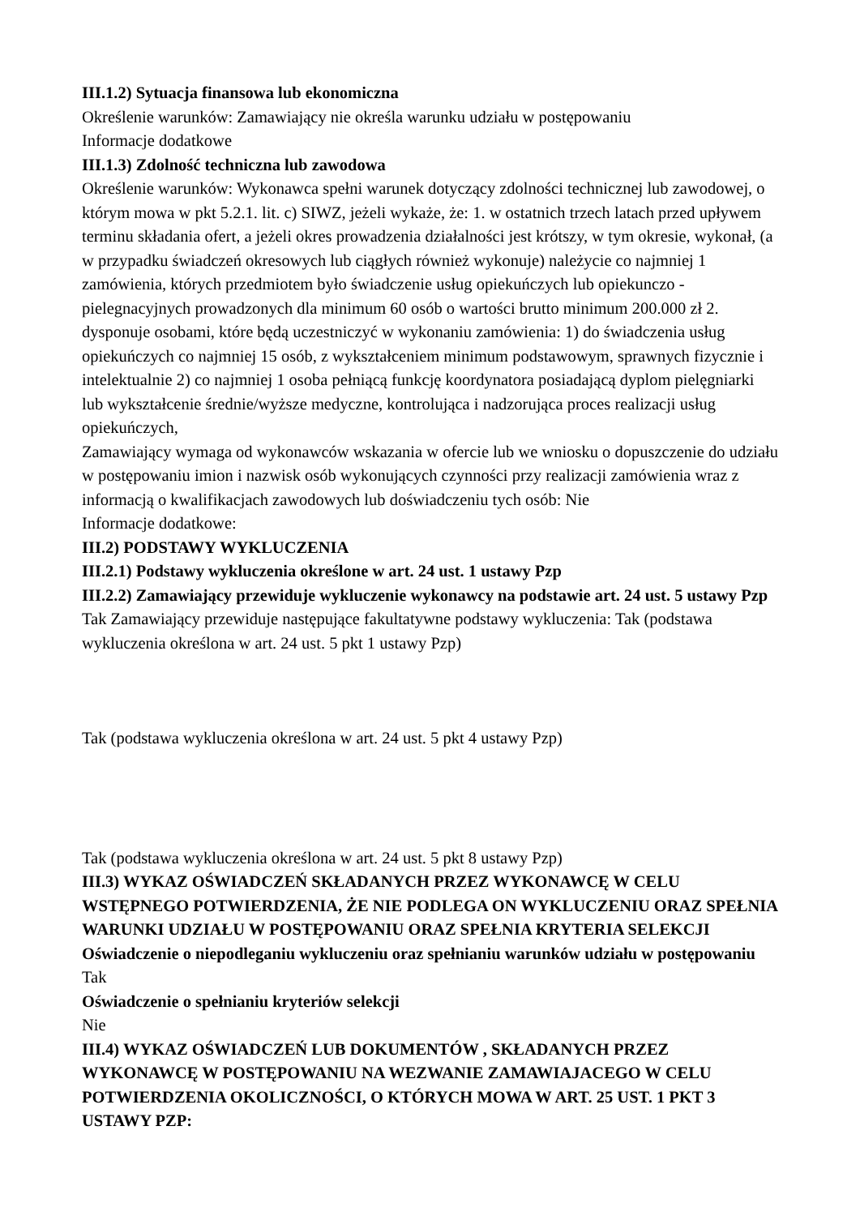III.1.2) Sytuacja finansowa lub ekonomiczna
Określenie warunków: Zamawiający nie określa warunku udziału w postępowaniu
Informacje dodatkowe
III.1.3) Zdolność techniczna lub zawodowa
Określenie warunków: Wykonawca spełni warunek dotyczący zdolności technicznej lub zawodowej, o którym mowa w pkt 5.2.1. lit. c) SIWZ, jeżeli wykaże, że: 1. w ostatnich trzech latach przed upływem terminu składania ofert, a jeżeli okres prowadzenia działalności jest krótszy, w tym okresie, wykonał, (a w przypadku świadczeń okresowych lub ciągłych również wykonuje) należycie co najmniej 1 zamówienia, których przedmiotem było świadczenie usług opiekuńczych lub opiekunczo - pielegnacyjnych prowadzonych dla minimum 60 osób o wartości brutto minimum 200.000 zł 2. dysponuje osobami, które będą uczestniczyć w wykonaniu zamówienia: 1) do świadczenia usług opiekuńczych co najmniej 15 osób, z wykształceniem minimum podstawowym, sprawnych fizycznie i intelektualnie 2) co najmniej 1 osoba pełniącą funkcję koordynatora posiadającą dyplom pielęgniarki lub wykształcenie średnie/wyższe medyczne, kontrolująca i nadzorująca proces realizacji usług opiekuńczych,
Zamawiający wymaga od wykonawców wskazania w ofercie lub we wniosku o dopuszczenie do udziału w postępowaniu imion i nazwisk osób wykonujących czynności przy realizacji zamówienia wraz z informacją o kwalifikacjach zawodowych lub doświadczeniu tych osób: Nie
Informacje dodatkowe:
III.2) PODSTAWY WYKLUCZENIA
III.2.1) Podstawy wykluczenia określone w art. 24 ust. 1 ustawy Pzp
III.2.2) Zamawiający przewiduje wykluczenie wykonawcy na podstawie art. 24 ust. 5 ustawy Pzp Tak Zamawiający przewiduje następujące fakultatywne podstawy wykluczenia: Tak (podstawa wykluczenia określona w art. 24 ust. 5 pkt 1 ustawy Pzp)
Tak (podstawa wykluczenia określona w art. 24 ust. 5 pkt 4 ustawy Pzp)
Tak (podstawa wykluczenia określona w art. 24 ust. 5 pkt 8 ustawy Pzp)
III.3) WYKAZ OŚWIADCZEŃ SKŁADANYCH PRZEZ WYKONAWCĘ W CELU WSTĘPNEGO POTWIERDZENIA, ŻE NIE PODLEGA ON WYKLUCZENIU ORAZ SPEŁNIA WARUNKI UDZIAŁU W POSTĘPOWANIU ORAZ SPEŁNIA KRYTERIA SELEKCJI
Oświadczenie o niepodleganiu wykluczeniu oraz spełnianiu warunków udziału w postępowaniu
Tak
Oświadczenie o spełnianiu kryteriów selekcji
Nie
III.4) WYKAZ OŚWIADCZEŃ LUB DOKUMENTÓW , SKŁADANYCH PRZEZ WYKONAWCĘ W POSTĘPOWANIU NA WEZWANIE ZAMAWIAJACEGO W CELU POTWIERDZENIA OKOLICZNOŚCI, O KTÓRYCH MOWA W ART. 25 UST. 1 PKT 3 USTAWY PZP: